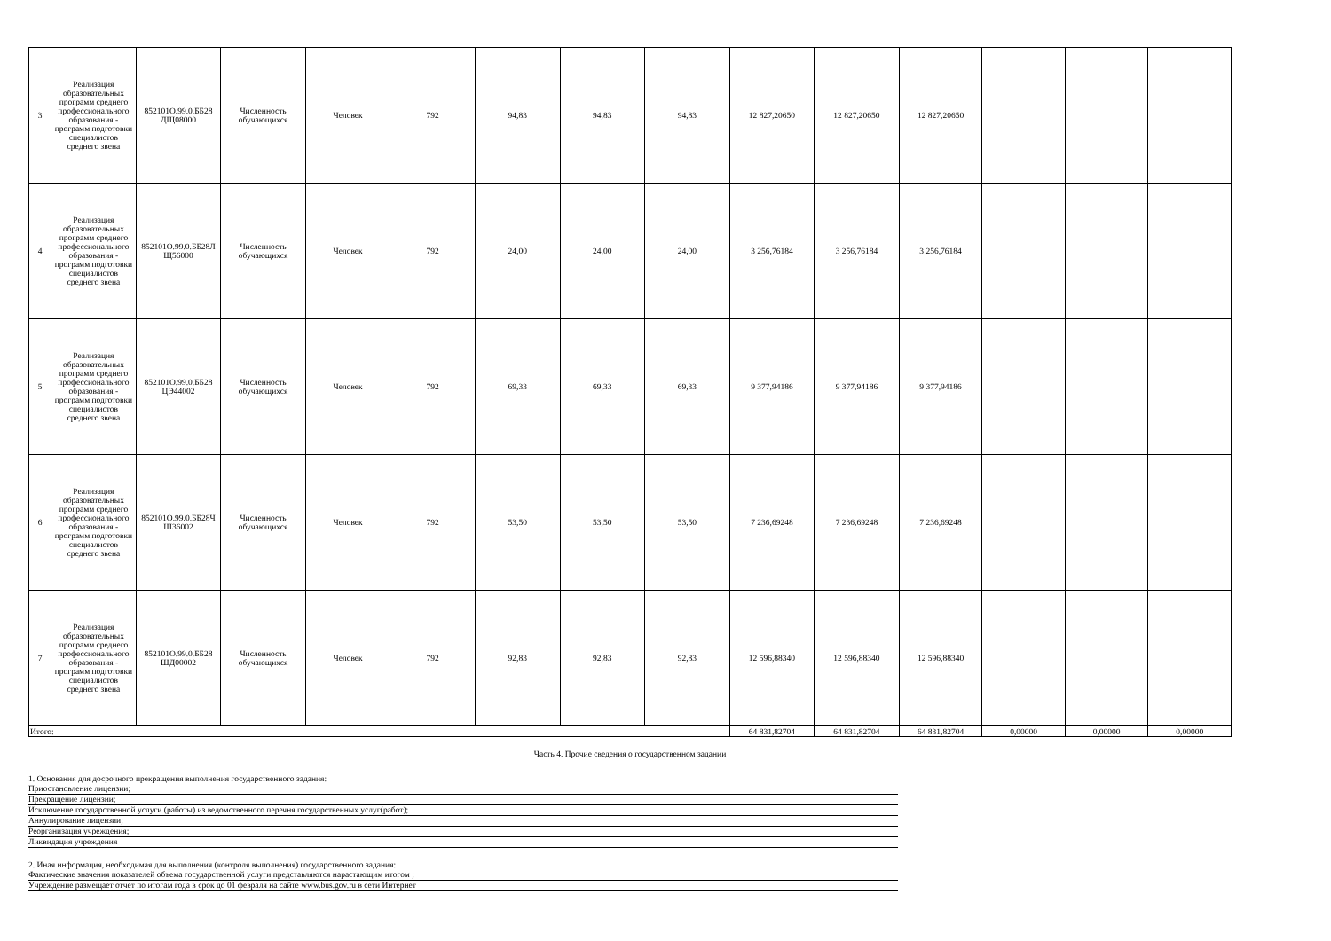| 3 | Реализация образовательных программ среднего профессионального образования - программ подготовки специалистов среднего звена | 852101О.99.0.ББ28 ДЩ08000 | Численность обучающихся | Человек | 792 | 94,83 | 94,83 | 94,83 | 12 827,20650 | 12 827,20650 | 12 827,20650 | | | |
| 4 | Реализация образовательных программ среднего профессионального образования - программ подготовки специалистов среднего звена | 852101О.99.0.ББ28Л Щ56000 | Численность обучающихся | Человек | 792 | 24,00 | 24,00 | 24,00 | 3 256,76184 | 3 256,76184 | 3 256,76184 | | | |
| 5 | Реализация образовательных программ среднего профессионального образования - программ подготовки специалистов среднего звена | 852101О.99.0.ББ28 ЦЭ44002 | Численность обучающихся | Человек | 792 | 69,33 | 69,33 | 69,33 | 9 377,94186 | 9 377,94186 | 9 377,94186 | | | |
| 6 | Реализация образовательных программ среднего профессионального образования - программ подготовки специалистов среднего звена | 852101О.99.0.ББ28Ч Ш36002 | Численность обучающихся | Человек | 792 | 53,50 | 53,50 | 53,50 | 7 236,69248 | 7 236,69248 | 7 236,69248 | | | |
| 7 | Реализация образовательных программ среднего профессионального образования - программ подготовки специалистов среднего звена | 852101О.99.0.ББ28 ШД00002 | Численность обучающихся | Человек | 792 | 92,83 | 92,83 | 92,83 | 12 596,88340 | 12 596,88340 | 12 596,88340 | | | |
| Итого: | | | | | | | | | 64 831,82704 | 64 831,82704 | 64 831,82704 | 0,00000 | 0,00000 | 0,00000 |
Часть 4. Прочие сведения о государственном задании
1. Основания для досрочного прекращения выполнения государственного задания:
Приостановление лицензии;
Прекращение лицензии;
Исключение государственной услуги (работы) из ведомственного перечня государственных услуг(работ);
Аннулирование лицензии;
Реорганизация учреждения;
Ликвидация учреждения
2. Иная информация, необходимая для выполнения (контроля выполнения) государственного задания:
Фактические значения показателей объема государственной услуги представляются нарастающим итогом ;
Учреждение размещает отчет по итогам года в срок до 01 февраля на сайте www.bus.gov.ru в сети Интернет